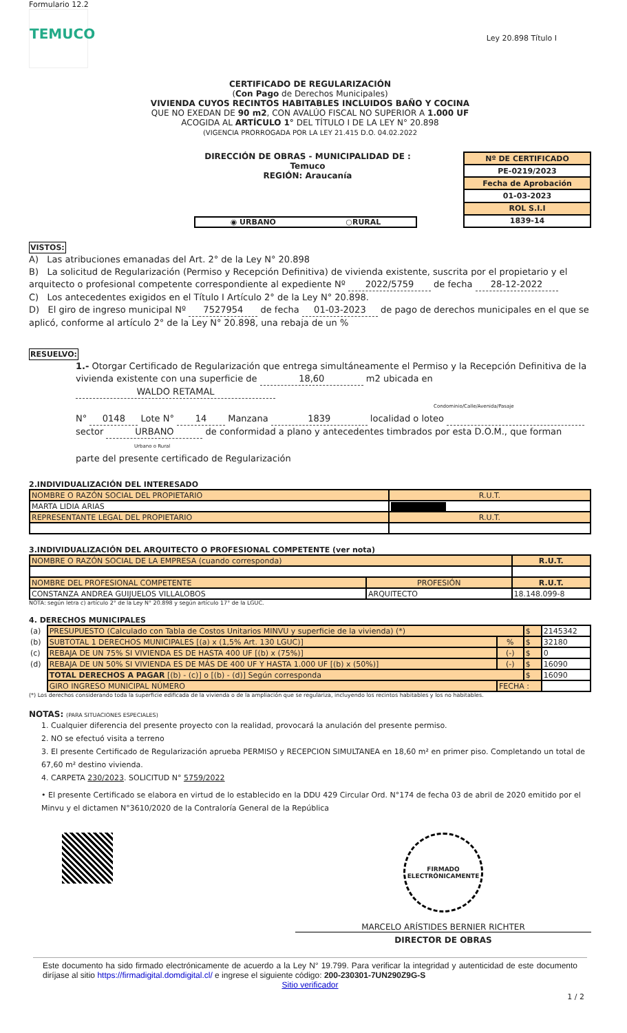Formulario 12.2
TEMUCO
Ley 20.898 Título I
CERTIFICADO DE REGULARIZACIÓN
(Con Pago de Derechos Municipales)
VIVIENDA CUYOS RECINTOS HABITABLES INCLUIDOS BAÑO Y COCINA
QUE NO EXEDAN DE 90 m2, CON AVALÚO FISCAL NO SUPERIOR A 1.000 UF
ACOGIDA AL ARTÍCULO 1° DEL TÍTULO I DE LA LEY N° 20.898
(VIGENCIA PRORROGADA POR LA LEY 21.415 D.O. 04.02.2022
DIRECCIÓN DE OBRAS - MUNICIPALIDAD DE :
Temuco
REGIÓN: Araucanía
◉ URBANO ○RURAL
| Nº DE CERTIFICADO |
| PE-0219/2023 |
| Fecha de Aprobación |
| 01-03-2023 |
| ROL S.I.I |
| 1839-14 |
VISTOS:
A) Las atribuciones emanadas del Art. 2° de la Ley N° 20.898
B) La solicitud de Regularización (Permiso y Recepción Definitiva) de vivienda existente, suscrita por el propietario y el arquitecto o profesional competente correspondiente al expediente Nº 2022/5759 de fecha 28-12-2022
C) Los antecedentes exigidos en el Título I Artículo 2° de la Ley N° 20.898.
D) El giro de ingreso municipal Nº 7527954 de fecha 01-03-2023 de pago de derechos municipales en el que se aplicó, conforme al artículo 2° de la Ley N° 20.898, una rebaja de un %
RESUELVO:
1.- Otorgar Certificado de Regularización que entrega simultáneamente el Permiso y la Recepción Definitiva de la vivienda existente con una superficie de 18,60 m2 ubicada en WALDO RETAMAL
Condominio/Calle/Avenida/Pasaje
N° 0148 Lote N° 14 Manzana 1839 localidad o loteo
sector URBANO de conformidad a plano y antecedentes timbrados por esta D.O.M., que forman
Urbano o Rural
parte del presente certificado de Regularización
2.INDIVIDUALIZACIÓN DEL INTERESADO
| NOMBRE O RAZÓN SOCIAL DEL PROPIETARIO | R.U.T. |
| MARTA LIDIA ARIAS | |
| REPRESENTANTE LEGAL DEL PROPIETARIO | R.U.T. |
3.INDIVIDUALIZACIÓN DEL ARQUITECTO O PROFESIONAL COMPETENTE (ver nota)
| NOMBRE O RAZÓN SOCIAL DE LA EMPRESA (cuando corresponda) | | R.U.T. |
| NOMBRE DEL PROFESIONAL COMPETENTE | PROFESIÓN | R.U.T. |
| CONSTANZA ANDREA GUIJUELOS VILLALOBOS | ARQUITECTO | 18.148.099-8 |
NOTA: según letra c) artículo 2° de la Ley N° 20.898 y según artículo 17° de la LGUC.
4. DERECHOS MUNICIPALES
| (a) | PRESUPUESTO (Calculado con Tabla de Costos Unitarios MINVU y superficie de la vivienda) (*) | | $ | 2145342 |
| (b) | SUBTOTAL 1 DERECHOS MUNICIPALES [(a) x (1,5% Art. 130 LGUC)] | % | $ | 32180 |
| (c) | REBAJA DE UN 75% SI VIVIENDA ES DE HASTA 400 UF [(b) x (75%)] | (-) | $ | 0 |
| (d) | REBAJA DE UN 50% SI VIVIENDA ES DE MÁS DE 400 UF Y HASTA 1.000 UF [(b) x (50%)] | (-) | $ | 16090 |
| | TOTAL DERECHOS A PAGAR [(b) - (c)] o [(b) - (d)] Según corresponda | | $ | 16090 |
| | GIRO INGRESO MUNICIPAL NÚMERO | FECHA : | | |
(*) Los derechos considerando toda la superficie edificada de la vivienda o de la ampliación que se regulariza, incluyendo los recintos habitables y los no habitables.
NOTAS: (PARA SITUACIONES ESPECIALES)
1. Cualquier diferencia del presente proyecto con la realidad, provocará la anulación del presente permiso.
2. NO se efectuó visita a terreno
3. El presente Certificado de Regularización aprueba PERMISO y RECEPCION SIMULTANEA en 18,60 m² en primer piso. Completando un total de 67,60 m² destino vivienda.
4. CARPETA 230/2023. SOLICITUD N° 5759/2022
• El presente Certificado se elabora en virtud de lo establecido en la DDU 429 Circular Ord. N°174 de fecha 03 de abril de 2020 emitido por el Minvu y el dictamen N°3610/2020 de la Contraloría General de la República
FIRMADO
ELECTRÓNICAMENTE
MARCELO ARÍSTIDES BERNIER RICHTER
DIRECTOR DE OBRAS
Este documento ha sido firmado electrónicamente de acuerdo a la Ley N° 19.799. Para verificar la integridad y autenticidad de este documento diríjase al sitio https://firmadigital.domdigital.cl/ e ingrese el siguiente código: 200-230301-7UN290Z9G-S
Sitio verificador
1 / 2